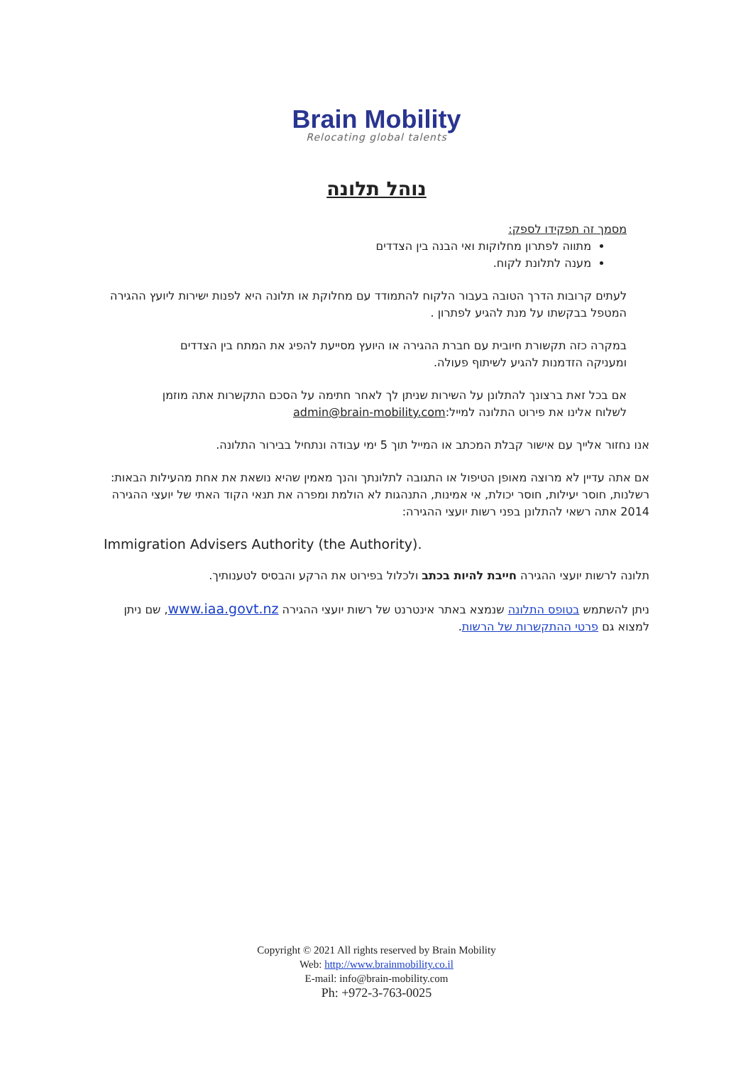Brain Mobility
Relocating global talents
נוהל תלונה
מסמך זה תפקידו לספק:
מתווה לפתרון מחלוקות ואי הבנה בין הצדדים
מענה לתלונת לקוח.
לעתים קרובות הדרך הטובה בעבור הלקוח להתמודד עם מחלוקת או תלונה היא לפנות ישירות ליועץ ההגירה המטפל בבקשתו על מנת להגיע לפתרון .
במקרה כזה תקשורת חיובית עם חברת ההגירה או היועץ מסייעת להפיג את המתח בין הצדדים ומעניקה הזדמנות להגיע לשיתוף פעולה.
אם בכל זאת ברצונך להתלונן על השירות שניתן לך לאחר חתימה על הסכם התקשרות אתה מוזמן לשלוח אלינו את פירוט התלונה למייל:admin@brain-mobility.com
אנו נחזור אלייך עם אישור קבלת המכתב או המייל תוך 5 ימי עבודה ונתחיל בבירור התלונה.
אם אתה עדיין לא מרוצה מאופן הטיפול או התגובה לתלונתך והנך מאמין שהיא נושאת את אחת מהעילות הבאות: רשלנות, חוסר יעילות, חוסר יכולת, אי אמינות, התנהגות לא הולמת ומפרה את תנאי הקוד האתי של יועצי ההגירה 2014 אתה רשאי להתלונן בפני רשות יועצי ההגירה:
Immigration Advisers Authority (the Authority).
תלונה לרשות יועצי ההגירה חייבת להיות בכתב ולכלול בפירוט את הרקע והבסיס לטענותיך.
ניתן להשתמש בטופס התלונה שנמצא באתר אינטרנט של רשות יועצי ההגירה www.iaa.govt.nz, שם ניתן למצוא גם פרטי ההתקשרות של הרשות.
Copyright © 2021 All rights reserved by Brain Mobility
Web: http://www.brainmobility.co.il
E-mail: info@brain-mobility.com
Ph: +972-3-763-0025